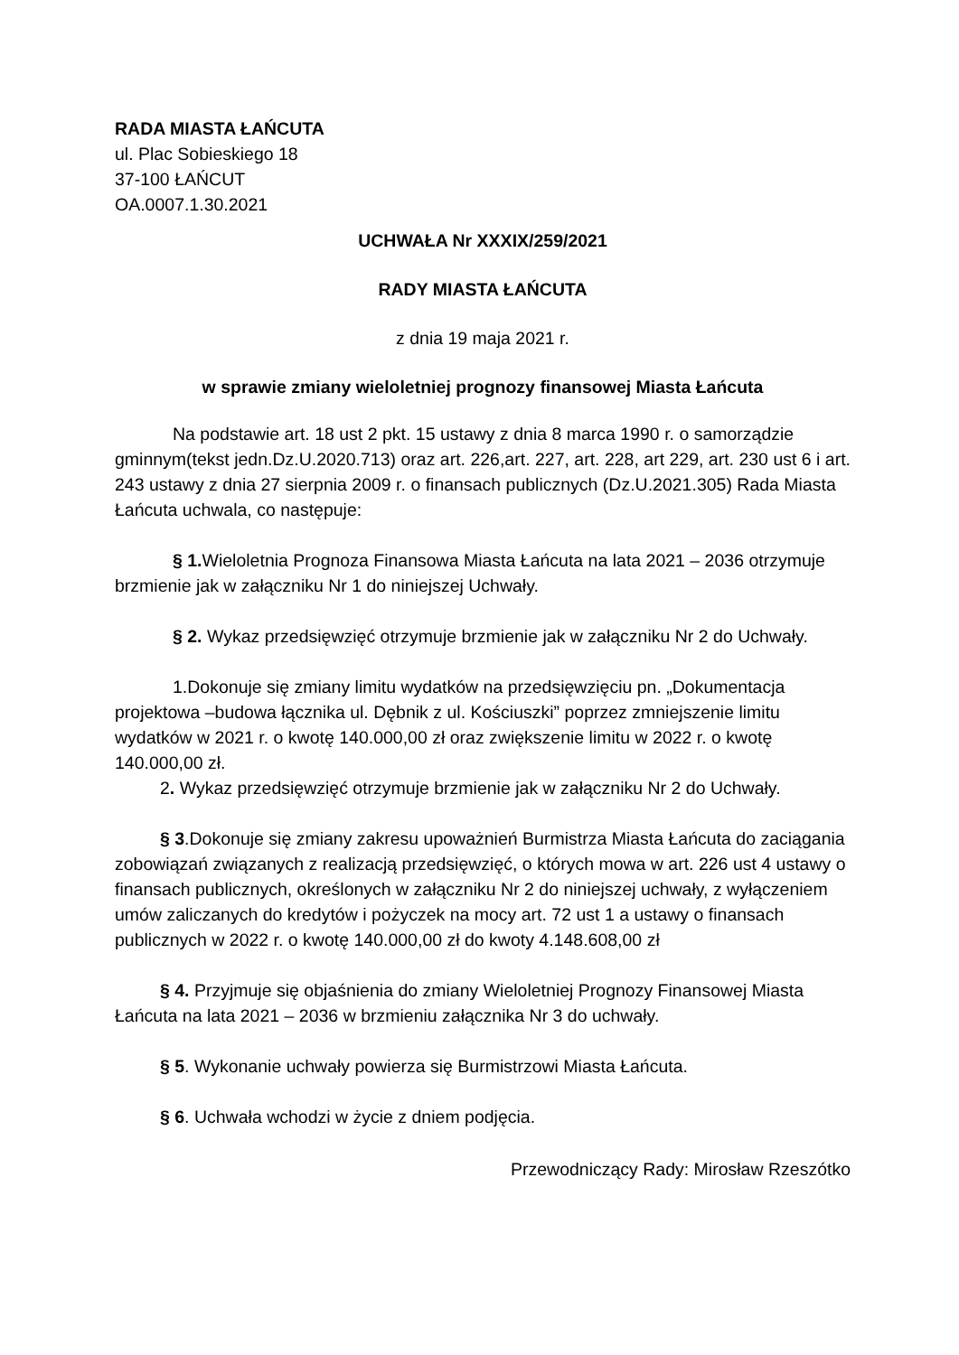RADA MIASTA ŁAŃCUTA
ul. Plac Sobieskiego 18
37-100 ŁAŃCUT
OA.0007.1.30.2021
UCHWAŁA Nr XXXIX/259/2021
RADY MIASTA ŁAŃCUTA
z dnia 19 maja 2021 r.
w sprawie zmiany wieloletniej prognozy finansowej Miasta Łańcuta
Na podstawie art. 18 ust 2 pkt. 15 ustawy z dnia 8 marca 1990 r. o samorządzie gminnym(tekst jedn.Dz.U.2020.713) oraz art. 226,art. 227, art. 228, art 229, art. 230 ust 6 i art. 243 ustawy z dnia 27 sierpnia 2009 r. o finansach publicznych (Dz.U.2021.305) Rada Miasta Łańcuta uchwala, co następuje:
§ 1. Wieloletnia Prognoza Finansowa Miasta Łańcuta na lata 2021 – 2036 otrzymuje brzmienie jak w załączniku Nr 1 do niniejszej Uchwały.
§ 2. Wykaz przedsięwzięć otrzymuje brzmienie jak w załączniku Nr 2 do Uchwały.
1.Dokonuje się zmiany limitu wydatków na przedsięwzięciu pn. „Dokumentacja projektowa –budowa łącznika ul. Dębnik z ul. Kościuszki” poprzez zmniejszenie limitu wydatków w 2021 r. o kwotę 140.000,00 zł oraz zwiększenie limitu w 2022 r. o kwotę 140.000,00 zł.
2. Wykaz przedsięwzięć otrzymuje brzmienie jak w załączniku Nr 2 do Uchwały.
§ 3.Dokonuje się zmiany zakresu upoważnień Burmistrza Miasta Łańcuta do zaciągania zobowiązań związanych z realizacją przedsięwzięć, o których mowa w art. 226 ust 4 ustawy o finansach publicznych, określonych w załączniku Nr 2 do niniejszej uchwały, z wyłączeniem umów zaliczanych do kredytów i pożyczek na mocy art. 72 ust 1 a ustawy o finansach publicznych w 2022 r. o kwotę 140.000,00 zł do kwoty 4.148.608,00 zł
§ 4. Przyjmuje się objaśnienia do zmiany Wieloletniej Prognozy Finansowej Miasta Łańcuta na lata 2021 – 2036 w brzmieniu załącznika Nr 3 do uchwały.
§ 5. Wykonanie uchwały powierza się Burmistrzowi Miasta Łańcuta.
§ 6. Uchwała wchodzi w życie z dniem podjęcia.
Przewodniczący Rady: Mirosław Rzeszótko